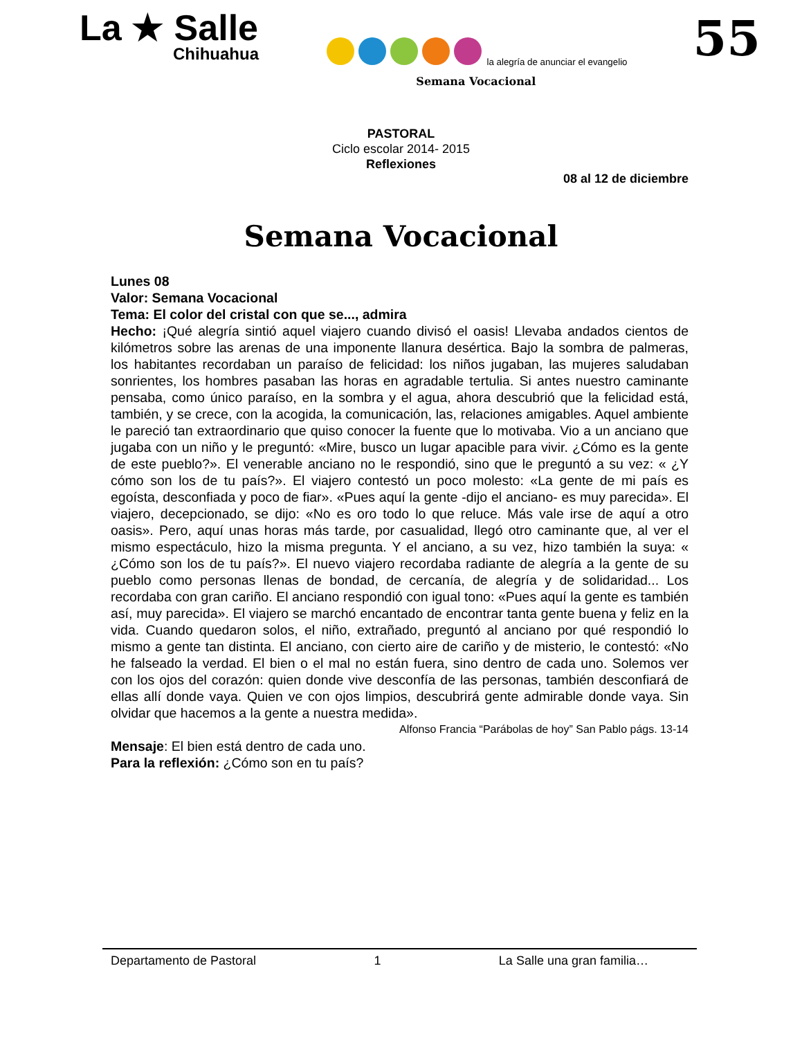La ★ Salle
Chihuahua
la alegría de anunciar el evangelio
Semana Vocacional
55
PASTORAL
Ciclo escolar 2014- 2015
Reflexiones
08 al 12 de diciembre
Semana Vocacional
Lunes 08
Valor: Semana Vocacional
Tema: El color del cristal con que se..., admira
Hecho: ¡Qué alegría sintió aquel viajero cuando divisó el oasis! Llevaba andados cientos de kilómetros sobre las arenas de una imponente llanura desértica. Bajo la sombra de palmeras, los habitantes recordaban un paraíso de felicidad: los niños jugaban, las mujeres saludaban sonrientes, los hombres pasaban las horas en agradable tertulia. Si antes nuestro caminante pensaba, como único paraíso, en la sombra y el agua, ahora descubrió que la felicidad está, también, y se crece, con la acogida, la comunicación, las, relaciones amigables. Aquel ambiente le pareció tan extraordinario que quiso conocer la fuente que lo motivaba. Vio a un anciano que jugaba con un niño y le preguntó: «Mire, busco un lugar apacible para vivir. ¿Cómo es la gente de este pueblo?». El venerable anciano no le respondió, sino que le preguntó a su vez: « ¿Y cómo son los de tu país?». El viajero contestó un poco molesto: «La gente de mi país es egoísta, desconfiada y poco de fiar». «Pues aquí la gente -dijo el anciano- es muy parecida». El viajero, decepcionado, se dijo: «No es oro todo lo que reluce. Más vale irse de aquí a otro oasis». Pero, aquí unas horas más tarde, por casualidad, llegó otro caminante que, al ver el mismo espectáculo, hizo la misma pregunta. Y el anciano, a su vez, hizo también la suya: « ¿Cómo son los de tu país?». El nuevo viajero recordaba radiante de alegría a la gente de su pueblo como personas llenas de bondad, de cercanía, de alegría y de solidaridad... Los recordaba con gran cariño. El anciano respondió con igual tono: «Pues aquí la gente es también así, muy parecida». El viajero se marchó encantado de encontrar tanta gente buena y feliz en la vida. Cuando quedaron solos, el niño, extrañado, preguntó al anciano por qué respondió lo mismo a gente tan distinta. El anciano, con cierto aire de cariño y de misterio, le contestó: «No he falseado la verdad. El bien o el mal no están fuera, sino dentro de cada uno. Solemos ver con los ojos del corazón: quien donde vive desconfía de las personas, también desconfiará de ellas allí donde vaya. Quien ve con ojos limpios, descubrirá gente admirable donde vaya. Sin olvidar que hacemos a la gente a nuestra medida».
Alfonso Francia “Parábolas de hoy” San Pablo págs. 13-14
Mensaje: El bien está dentro de cada uno.
Para la reflexión: ¿Cómo son en tu país?
Departamento de Pastoral 1 La Salle una gran familia…